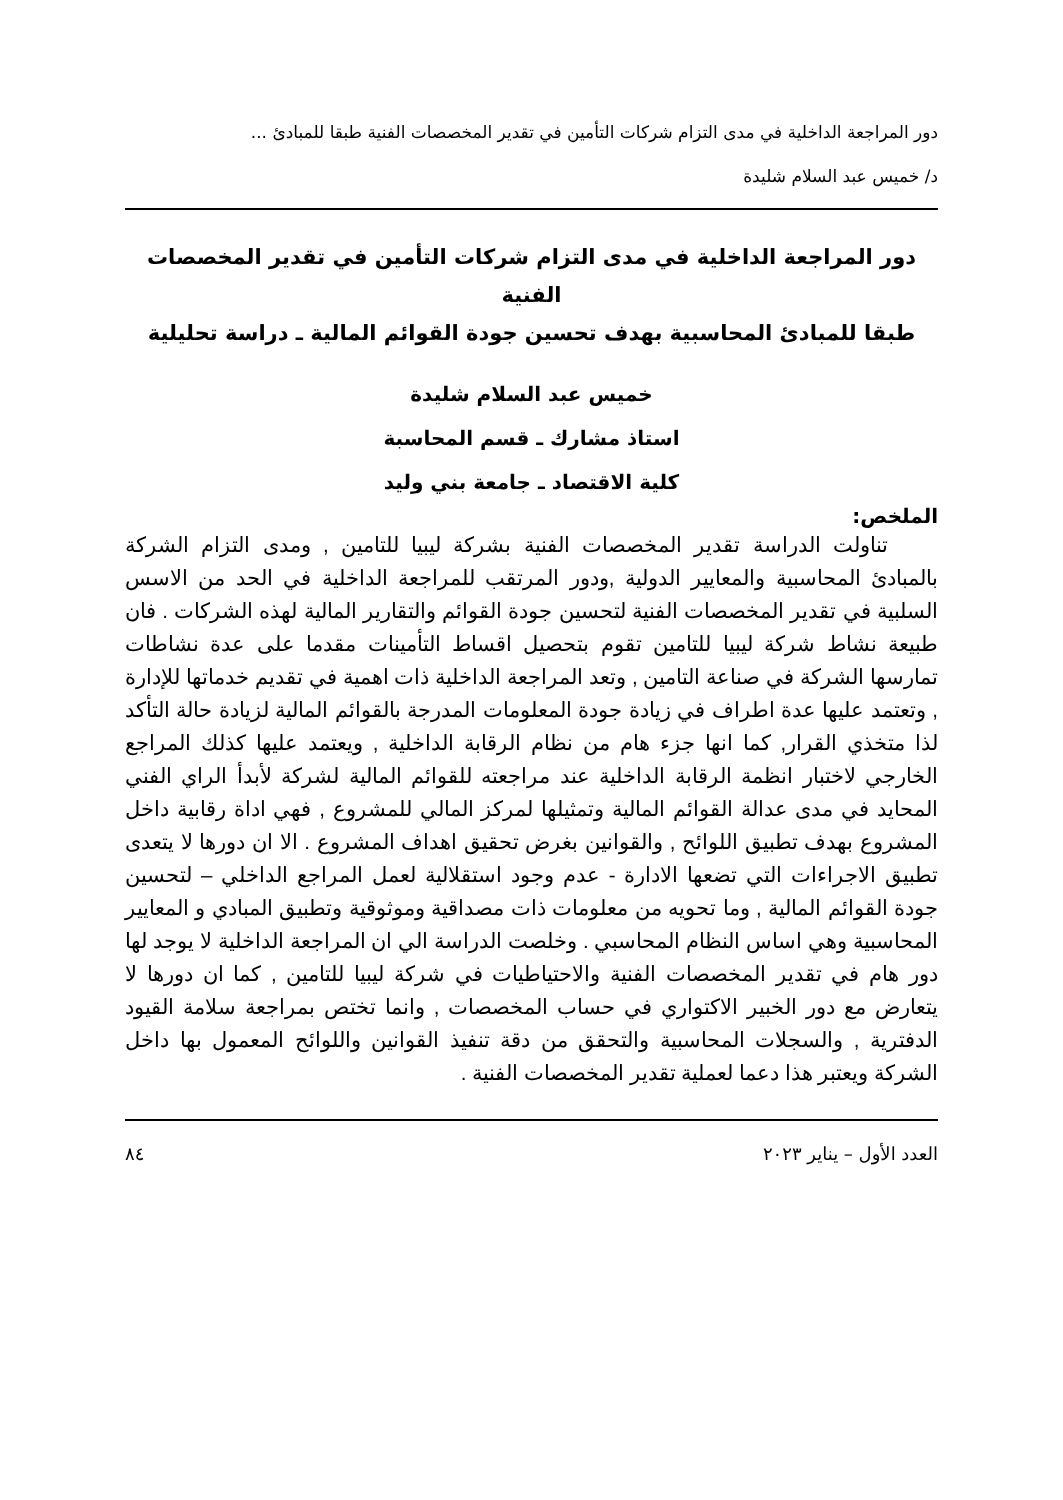دور المراجعة الداخلية في مدى التزام شركات التأمين في تقدير المخصصات الفنية طبقا للمبادئ ...
د/ خميس عبد السلام شليدة
دور المراجعة الداخلية في مدى التزام شركات التأمين في تقدير المخصصات الفنية
طبقا للمبادئ المحاسبية بهدف تحسين جودة القوائم المالية ـ دراسة تحليلية
خميس عبد السلام شليدة
استاذ مشارك ـ قسم المحاسبة
كلية الاقتصاد ـ جامعة بني وليد
الملخص:
تناولت الدراسة تقدير المخصصات الفنية بشركة ليبيا للتامين , ومدى التزام الشركة بالمبادئ المحاسبية والمعايير الدولية ,ودور المرتقب للمراجعة الداخلية في الحد من الاسس السلبية في تقدير المخصصات الفنية لتحسين جودة القوائم والتقارير المالية لهذه الشركات . فان طبيعة نشاط شركة ليبيا للتامين تقوم بتحصيل اقساط التأمينات مقدما على عدة نشاطات تمارسها الشركة في صناعة التامين , وتعد المراجعة الداخلية ذات اهمية في تقديم خدماتها للإدارة , وتعتمد عليها عدة اطراف في زيادة جودة المعلومات المدرجة بالقوائم المالية لزيادة حالة التأكد لذا متخذي القرار, كما انها جزء هام من نظام الرقابة الداخلية , ويعتمد عليها كذلك المراجع الخارجي لاختبار انظمة الرقابة الداخلية عند مراجعته للقوائم المالية لشركة لأبدأ الراي الفني المحايد في مدى عدالة القوائم المالية وتمثيلها لمركز المالي للمشروع , فهي اداة رقابية داخل المشروع بهدف تطبيق اللوائح , والقوانين بغرض تحقيق اهداف المشروع . الا ان دورها لا يتعدى تطبيق الاجراءات التي تضعها الادارة - عدم وجود استقلالية لعمل المراجع الداخلي – لتحسين جودة القوائم المالية , وما تحويه من معلومات ذات مصداقية وموثوقية وتطبيق المبادي و المعايير المحاسبية وهي اساس النظام المحاسبي . وخلصت الدراسة الي ان المراجعة الداخلية لا يوجد لها دور هام في تقدير المخصصات الفنية والاحتياطيات في شركة ليبيا للتامين , كما ان دورها لا يتعارض مع دور الخبير الاكتواري في حساب المخصصات , وانما تختص بمراجعة سلامة القيود الدفترية , والسجلات المحاسبية والتحقق من دقة تنفيذ القوانين واللوائح المعمول بها داخل الشركة ويعتبر هذا دعما لعملية تقدير المخصصات الفنية .
العدد الأول – يناير ٢٠٢٣ ٨٤